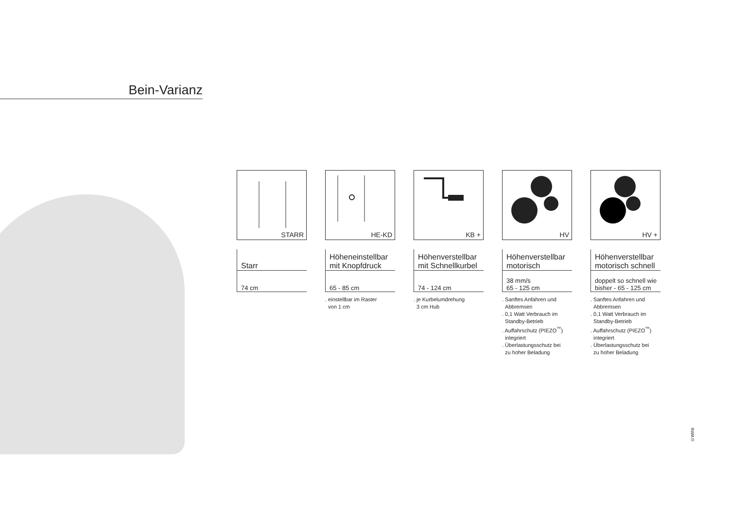Bein-Varianz
STARR
Starr
74 cm
HE-KD
Höheneinstellbar
mit Knopfdruck
65 - 85 cm
. einstellbar im Raster
von 1 cm
KB +
Höhenverstellbar
mit Schnellkurbel
74 - 124 cm
. je Kurbelumdrehung
3 cm Hub
HV
Höhenverstellbar
motorisch
38 mm/s
65 - 125 cm
. Sanftes Anfahren und
Abbremsen
. 0,1 Watt Verbrauch im
Standby-Betrieb
. Auffahrschutz (PIEZO<sup>™</sup>)
integriert
. Überlastungsschutz bei
zu hoher Beladung
HV +
Höhenverstellbar
motorisch schnell
doppelt so schnell wie
bisher - 65 - 125 cm
. Sanftes Anfahren und
Abbremsen
. 0,1 Watt Verbrauch im
Standby-Betrieb
. Auffahrschutz (PIEZO<sup>™</sup>)
integriert
. Überlastungsschutz bei
zu hoher Beladung
©WINI